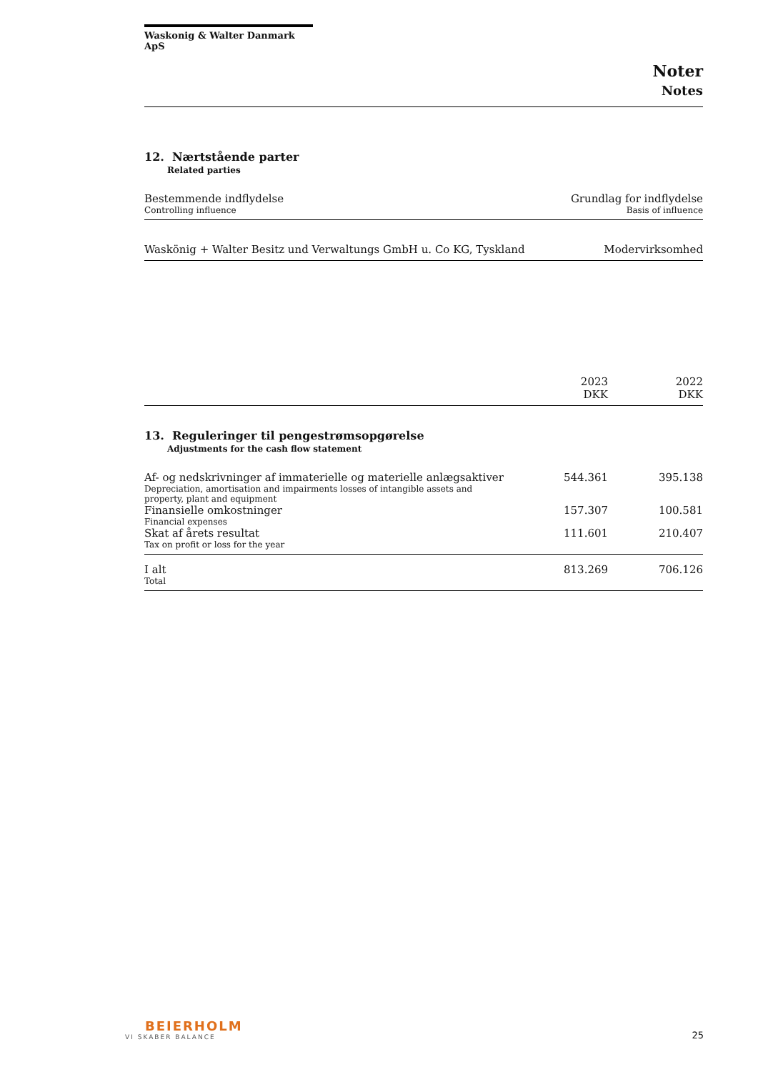Waskonig & Walter Danmark ApS
Noter
Notes
12. Nærtstående parter
Related parties
| Bestemmende indflydelse Controlling influence | Grundlag for indflydelse Basis of influence |
| Waskönig + Walter Besitz und Verwaltungs GmbH u. Co KG, Tyskland | Modervirksomhed |
| | 2023 DKK | 2022 DKK |
13. Reguleringer til pengestrømsopgørelse
Adjustments for the cash flow statement
| Af- og nedskrivninger af immaterielle og materielle anlægsaktiver Depreciation, amortisation and impairments losses of intangible assets and property, plant and equipment | 544.361 | 395.138 |
| Finansielle omkostninger Financial expenses | 157.307 | 100.581 |
| Skat af årets resultat Tax on profit or loss for the year | 111.601 | 210.407 |
| I alt Total | 813.269 | 706.126 |
BEIERHOLM
VI SKABER BALANCE
25